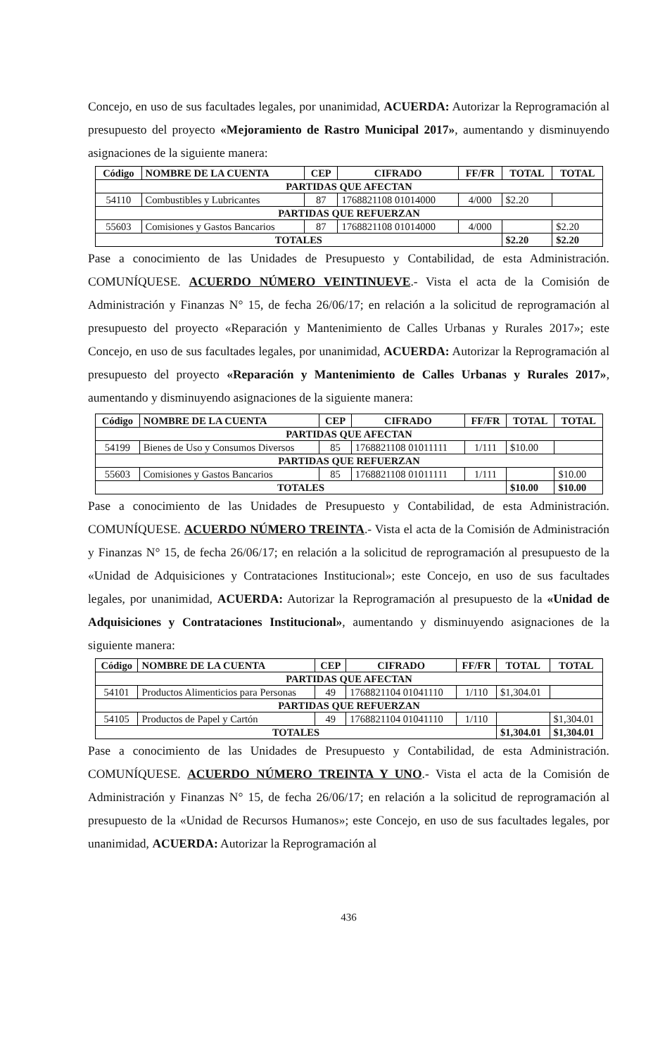Concejo, en uso de sus facultades legales, por unanimidad, ACUERDA: Autorizar la Reprogramación al presupuesto del proyecto «Mejoramiento de Rastro Municipal 2017», aumentando y disminuyendo asignaciones de la siguiente manera:
| Código | NOMBRE DE LA CUENTA | CEP | CIFRADO | FF/FR | TOTAL | TOTAL |
| --- | --- | --- | --- | --- | --- | --- |
| PARTIDAS QUE AFECTAN | | | | | | |
| 54110 | Combustibles y Lubricantes | 87 | 1768821108 01014000 | 4/000 | $2.20 | |
| PARTIDAS QUE REFUERZAN | | | | | | |
| 55603 | Comisiones y Gastos Bancarios | 87 | 1768821108 01014000 | 4/000 | | $2.20 |
| TOTALES | | | | | $2.20 | $2.20 |
Pase a conocimiento de las Unidades de Presupuesto y Contabilidad, de esta Administración. COMUNÍQUESE. ACUERDO NÚMERO VEINTINUEVE.- Vista el acta de la Comisión de Administración y Finanzas N° 15, de fecha 26/06/17; en relación a la solicitud de reprogramación al presupuesto del proyecto «Reparación y Mantenimiento de Calles Urbanas y Rurales 2017»; este Concejo, en uso de sus facultades legales, por unanimidad, ACUERDA: Autorizar la Reprogramación al presupuesto del proyecto «Reparación y Mantenimiento de Calles Urbanas y Rurales 2017», aumentando y disminuyendo asignaciones de la siguiente manera:
| Código | NOMBRE DE LA CUENTA | CEP | CIFRADO | FF/FR | TOTAL | TOTAL |
| --- | --- | --- | --- | --- | --- | --- |
| PARTIDAS QUE AFECTAN | | | | | | |
| 54199 | Bienes de Uso y Consumos Diversos | 85 | 1768821108 01011111 | 1/111 | $10.00 | |
| PARTIDAS QUE REFUERZAN | | | | | | |
| 55603 | Comisiones y Gastos Bancarios | 85 | 1768821108 01011111 | 1/111 | | $10.00 |
| TOTALES | | | | | $10.00 | $10.00 |
Pase a conocimiento de las Unidades de Presupuesto y Contabilidad, de esta Administración. COMUNÍQUESE. ACUERDO NÚMERO TREINTA.- Vista el acta de la Comisión de Administración y Finanzas N° 15, de fecha 26/06/17; en relación a la solicitud de reprogramación al presupuesto de la «Unidad de Adquisiciones y Contrataciones Institucional»; este Concejo, en uso de sus facultades legales, por unanimidad, ACUERDA: Autorizar la Reprogramación al presupuesto de la «Unidad de Adquisiciones y Contrataciones Institucional», aumentando y disminuyendo asignaciones de la siguiente manera:
| Código | NOMBRE DE LA CUENTA | CEP | CIFRADO | FF/FR | TOTAL | TOTAL |
| --- | --- | --- | --- | --- | --- | --- |
| PARTIDAS QUE AFECTAN | | | | | | |
| 54101 | Productos Alimenticios para Personas | 49 | 1768821104 01041110 | 1/110 | $1,304.01 | |
| PARTIDAS QUE REFUERZAN | | | | | | |
| 54105 | Productos de Papel y Cartón | 49 | 1768821104 01041110 | 1/110 | | $1,304.01 |
| TOTALES | | | | | $1,304.01 | $1,304.01 |
Pase a conocimiento de las Unidades de Presupuesto y Contabilidad, de esta Administración. COMUNÍQUESE. ACUERDO NÚMERO TREINTA Y UNO.- Vista el acta de la Comisión de Administración y Finanzas N° 15, de fecha 26/06/17; en relación a la solicitud de reprogramación al presupuesto de la «Unidad de Recursos Humanos»; este Concejo, en uso de sus facultades legales, por unanimidad, ACUERDA: Autorizar la Reprogramación al
436